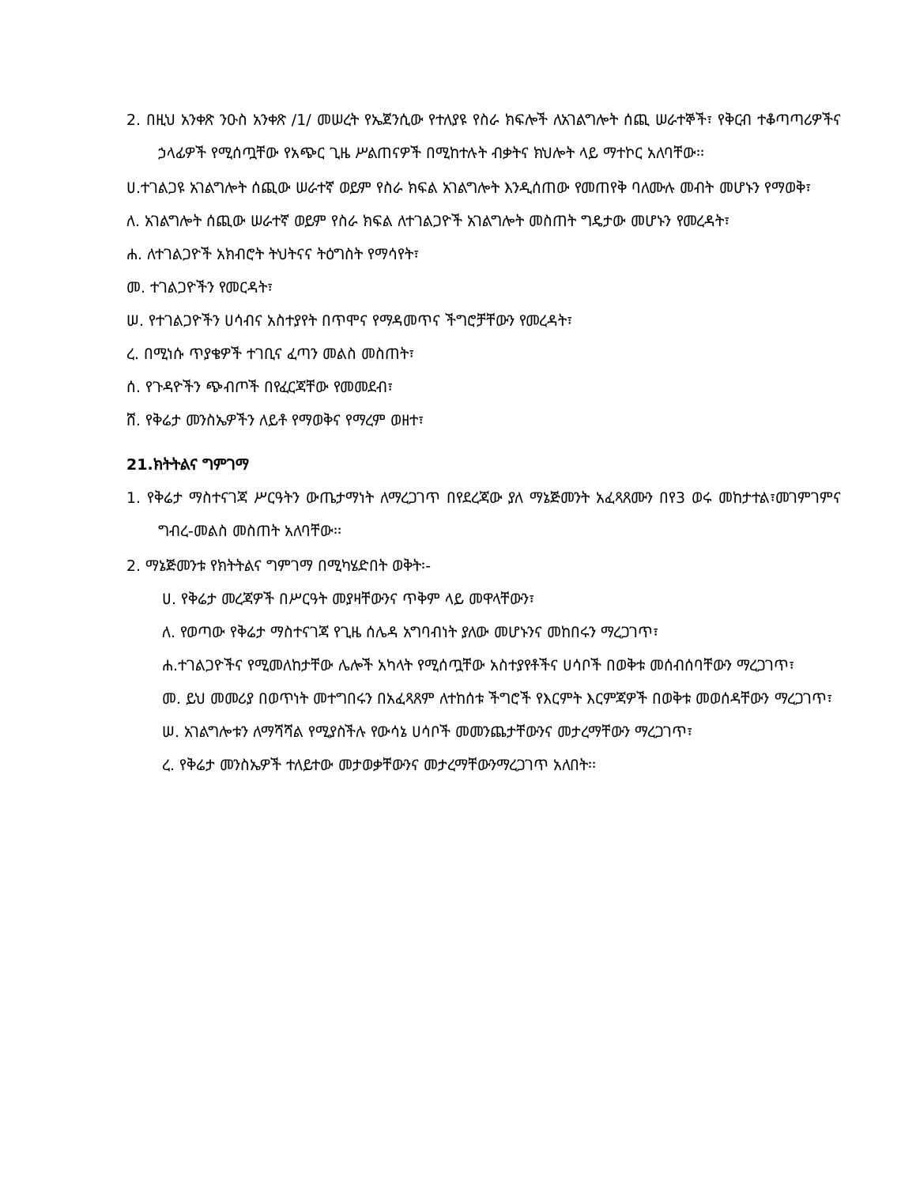2. በዚህ አንቀጽ ንዑስ አንቀጽ /1/ መሠረት የኤጀንሲው የተለያዩ የስራ ክፍሎች ለአገልግሎት ሰጪ ሠራተኞች፣ የቅርብ ተቆጣጣሪዎችና ኃላፊዎች የሚሰጧቸው የአጭር ጊዜ ሥልጠናዎች በሚከተሉት ብቃትና ክህሎት ላይ ማተኮር አለባቸው፡፡
ሀ.ተገልጋዩ አገልግሎት ሰጪው ሠራተኛ ወይም የስራ ክፍል አገልግሎት እንዲሰጠው የመጠየቅ ባለሙሉ መብት መሆኑን የማወቅ፣
ለ. አገልግሎት ሰጪው ሠራተኛ ወይም የስራ ክፍል ለተገልጋዮች አገልግሎት መስጠት ግዴታው መሆኑን የመረዳት፣
ሐ. ለተገልጋዮች አክብሮት ትህትናና ትዕግስት የማሳየት፣
መ. ተገልጋዮችን የመርዳት፣
ሠ. የተገልጋዮችን ሀሳብና አስተያየት በጥሞና የማዳመጥና ችግሮቻቸውን የመረዳት፣
ረ. በሚነሱ ጥያቄዎች ተገቢና ፈጣን መልስ መስጠት፣
ሰ. የጉዳዮችን ጭብጦች በየፈርጃቸው የመመደብ፣
ሸ. የቅሬታ መንስኤዎችን ለይቶ የማወቅና የማረም ወዘተ፣
21.ክትትልና ግምገማ
1. የቅሬታ ማስተናገጃ ሥርዓትን ውጤታማነት ለማረጋገጥ በየደረጃው ያለ ማኔጅመንት አፈጻጸሙን በየ3 ወሩ መከታተል፣መገምገምና ግብረ-መልስ መስጠት አለባቸው፡፡
2. ማኔጅመንቱ የክትትልና ግምገማ በሚካሄድበት ወቅት፡-
ሀ. የቅሬታ መረጃዎች በሥርዓት መያዛቸውንና ጥቅም ላይ መዋላቸውን፣
ለ. የወጣው የቅሬታ ማስተናገጃ የጊዜ ሰሌዳ አግባብነት ያለው መሆኑንና መከበሩን ማረጋገጥ፣
ሐ.ተገልጋዮችና የሚመለከታቸው ሌሎች አካላት የሚሰጧቸው አስተያየቶችና ሀሳቦች በወቅቱ መሰብሰባቸውን ማረጋገጥ፣
መ. ይህ መመሪያ በወጥነት መተግበሩን በአፈጻጸም ለተከሰቱ ችግሮች የእርምት እርምጃዎች በወቅቱ መወሰዳቸውን ማረጋገጥ፣
ሠ. አገልግሎቱን ለማሻሻል የሚያስችሉ የውሳኔ ሀሳቦች መመንጨታቸውንና መታረማቸውን ማረጋገጥ፣
ረ. የቅሬታ መንስኤዎች ተለይተው መታወቃቸውንና መታረማቸውንማረጋገጥ አለበት፡፡